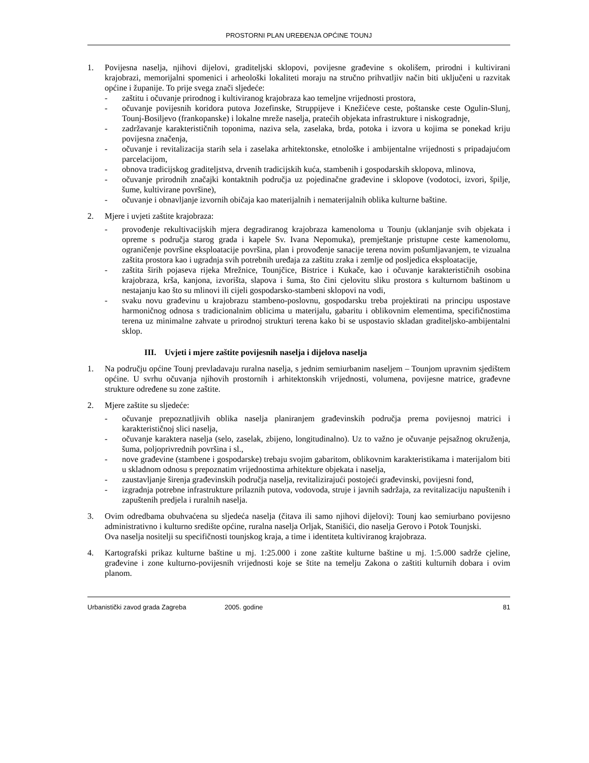PROSTORNI PLAN UREĐENJA OPĆINE TOUNJ
1. Povijesna naselja, njihovi dijelovi, graditeljski sklopovi, povijesne građevine s okolišem, prirodni i kultivirani krajobrazi, memorijalni spomenici i arheološki lokaliteti moraju na stručno prihvatljiv način biti uključeni u razvitak općine i županije. To prije svega znači sljedeće:
- zaštitu i očuvanje prirodnog i kultiviranog krajobraza kao temeljne vrijednosti prostora,
- očuvanje povijesnih koridora putova Jozefinske, Struppijeve i Knežićeve ceste, poštanske ceste Ogulin-Slunj, Tounj-Bosiljevo (frankopanske) i lokalne mreže naselja, pratećih objekata infrastrukture i niskogradnje,
- zadržavanje karakterističnih toponima, naziva sela, zaselaka, brda, potoka i izvora u kojima se ponekad kriju povijesna značenja,
- očuvanje i revitalizacija starih sela i zaselaka arhitektonske, etnološke i ambijentalne vrijednosti s pripadajućom parcelacijom,
- obnova tradicijskog graditeljstva, drvenih tradicijskih kuća, stambenih i gospodarskih sklopova, mlinova,
- očuvanje prirodnih značajki kontaktnih područja uz pojedinačne građevine i sklopove (vodotoci, izvori, špilje, šume, kultivirane površine),
- očuvanje i obnavljanje izvornih običaja kao materijalnih i nematerijalnih oblika kulturne baštine.
2. Mjere i uvjeti zaštite krajobraza:
- provođenje rekultivacijskih mjera degradiranog krajobraza kamenoloma u Tounju (uklanjanje svih objekata i opreme s područja starog grada i kapele Sv. Ivana Nepomuka), premještanje pristupne ceste kamenolomu, ograničenje površine eksploatacije površina, plan i provođenje sanacije terena novim pošumljavanjem, te vizualna zaštita prostora kao i ugradnja svih potrebnih uređaja za zaštitu zraka i zemlje od posljedica eksploatacije,
- zaštita širih pojaseva rijeka Mrežnice, Tounjčice, Bistrice i Kukače, kao i očuvanje karakterističnih osobina krajobraza, krša, kanjona, izvorišta, slapova i šuma, što čini cjelovitu sliku prostora s kulturnom baštinom u nestajanju kao što su mlinovi ili cijeli gospodarsko-stambeni sklopovi na vodi,
- svaku novu građevinu u krajobrazu stambeno-poslovnu, gospodarsku treba projektirati na principu uspostave harmoničnog odnosa s tradicionalnim oblicima u materijalu, gabaritu i oblikovnim elementima, specifičnostima terena uz minimalne zahvate u prirodnoj strukturi terena kako bi se uspostavio skladan graditeljsko-ambijentalni sklop.
III. Uvjeti i mjere zaštite povijesnih naselja i dijelova naselja
1. Na području općine Tounj prevladavaju ruralna naselja, s jednim semiurbanim naseljem – Tounjom upravnim sjedištem općine. U svrhu očuvanja njihovih prostornih i arhitektonskih vrijednosti, volumena, povijesne matrice, građevne strukture određene su zone zaštite.
2. Mjere zaštite su sljedeće:
- očuvanje prepoznatljivih oblika naselja planiranjem građevinskih područja prema povijesnoj matrici i karakterističnoj slici naselja,
- očuvanje karaktera naselja (selo, zaselak, zbijeno, longitudinalno). Uz to važno je očuvanje pejsažnog okruženja, šuma, poljoprivrednih površina i sl.,
- nove građevine (stambene i gospodarske) trebaju svojim gabaritom, oblikovnim karakteristikama i materijalom biti u skladnom odnosu s prepoznatim vrijednostima arhitekture objekata i naselja,
- zaustavljanje širenja građevinskih područja naselja, revitalizirajući postojeći građevinski, povijesni fond,
- izgradnja potrebne infrastrukture prilaznih putova, vodovoda, struje i javnih sadržaja, za revitalizaciju napuštenih i zapuštenih predjela i ruralnih naselja.
3. Ovim odredbama obuhvaćena su sljedeća naselja (čitava ili samo njihovi dijelovi): Tounj kao semiurbano povijesno administrativno i kulturno središte općine, ruralna naselja Orljak, Stanišići, dio naselja Gerovo i Potok Tounjski.
Ova naselja nositelji su specifičnosti tounjskog kraja, a time i identiteta kultiviranog krajobraza.
4. Kartografski prikaz kulturne baštine u mj. 1:25.000 i zone zaštite kulturne baštine u mj. 1:5.000 sadrže cjeline, građevine i zone kulturno-povijesnih vrijednosti koje se štite na temelju Zakona o zaštiti kulturnih dobara i ovim planom.
Urbanistički zavod grada Zagreba 2005. godine 81